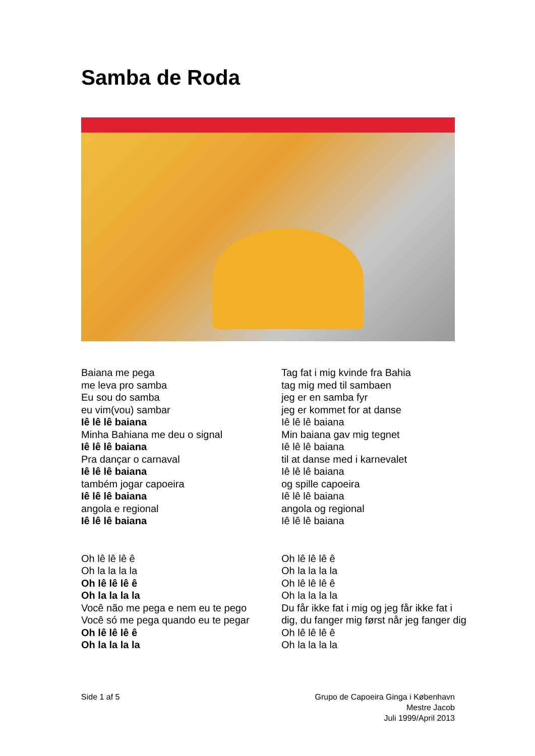Samba de Roda
Baiana me pega
me leva pro samba
Eu sou do samba
eu vim(vou) sambar
Iê lê lê baiana
Minha Bahiana me deu o signal
Iê lê lê baiana
Pra dançar o carnaval
Iê lê lê baiana
também jogar capoeira
Iê lê lê baiana
angola e regional
Iê lê lê baiana
Oh lê lê lê ê
Oh la la la la
Oh lê lê lê ê
Oh la la la la
Você não me pega e nem eu te pego
Você só me pega quando eu te pegar
Oh lê lê lê ê
Oh la la la la
Tag fat i mig kvinde fra Bahia
tag mig med til sambaen
jeg er en samba fyr
jeg er kommet for at danse
Iê lê lê baiana
Min baiana gav mig tegnet
Iê lê lê baiana
til at danse med i karnevalet
Iê lê lê baiana
og spille capoeira
Iê lê lê baiana
angola og regional
Iê lê lê baiana
Oh lê lê lê ê
Oh la la la la
Oh lê lê lê ê
Oh la la la la
Du får ikke fat i mig og jeg får ikke fat i dig, du fanger mig først når jeg fanger dig
Oh lê lê lê ê
Oh la la la la
Side 1 af 5 Grupo de Capoeira Ginga i København
Mestre Jacob
Juli 1999/April 2013